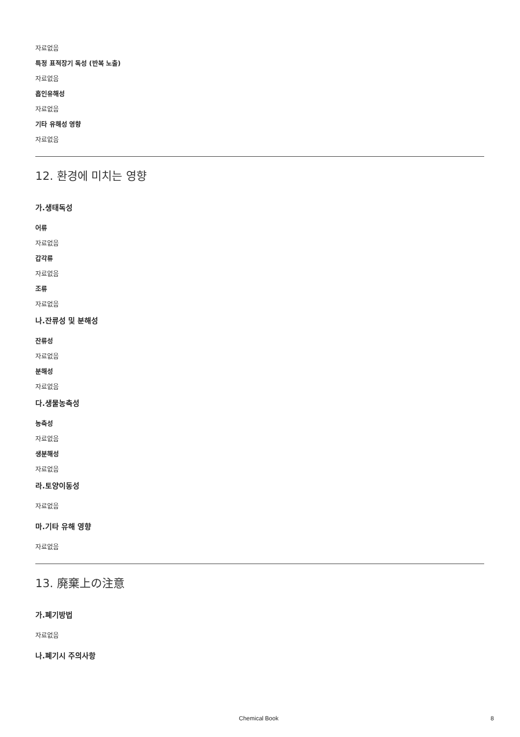자료없음
특정 표적장기 독성 (반복 노출)
자료없음
흡인유해성
자료없음
기타 유해성 영향
자료없음
12. 환경에 미치는 영향
가.생태독성
어류
자료없음
갑각류
자료없음
조류
자료없음
나.잔류성 및 분해성
잔류성
자료없음
분해성
자료없음
다.생물농축성
농축성
자료없음
생분해성
자료없음
라.토양이동성
자료없음
마.기타 유해 영향
자료없음
13. 廃棄上の注意
가.폐기방법
자료없음
나.폐기시 주의사항
Chemical Book 8